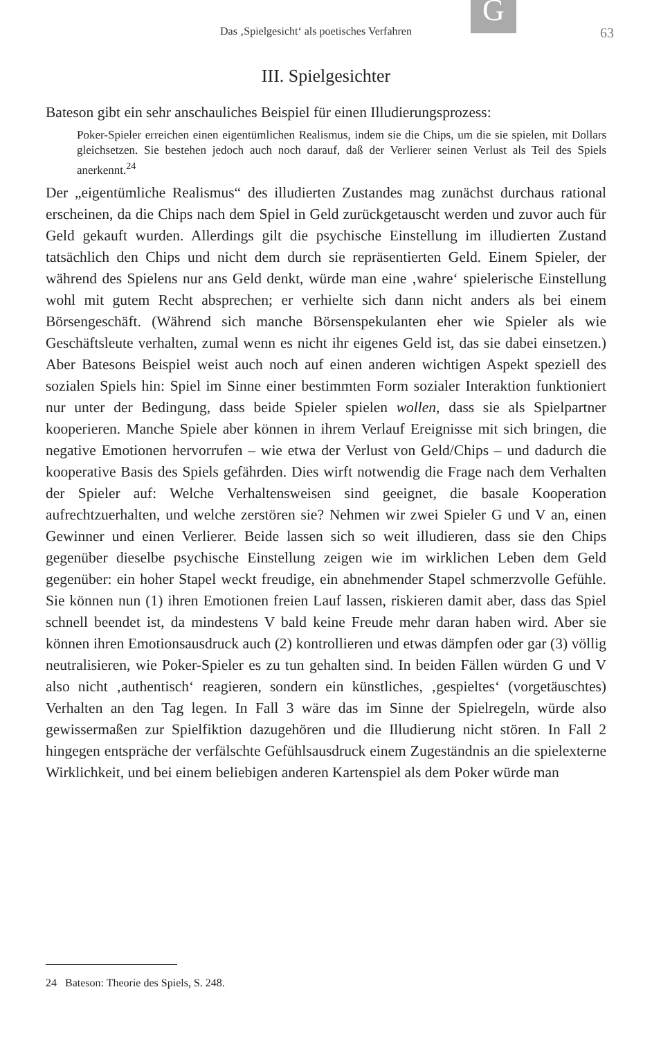G
Das ‚Spielgesicht‘ als poetisches Verfahren 63
III. Spielgesichter
Bateson gibt ein sehr anschauliches Beispiel für einen Illudierungsprozess:
Poker-Spieler erreichen einen eigentümlichen Realismus, indem sie die Chips, um die sie spielen, mit Dollars gleichsetzen. Sie bestehen jedoch auch noch darauf, daß der Verlierer seinen Verlust als Teil des Spiels anerkennt.<sup>24</sup>
Der „eigentümliche Realismus“ des illudierten Zustandes mag zunächst durchaus rational erscheinen, da die Chips nach dem Spiel in Geld zurückgetauscht werden und zuvor auch für Geld gekauft wurden. Allerdings gilt die psychische Einstellung im illudierten Zustand tatsächlich den Chips und nicht dem durch sie repräsentierten Geld. Einem Spieler, der während des Spielens nur ans Geld denkt, würde man eine ‚wahre‘ spielerische Einstellung wohl mit gutem Recht absprechen; er verhielte sich dann nicht anders als bei einem Börsengeschäft. (Während sich manche Börsenspekulanten eher wie Spieler als wie Geschäftsleute verhalten, zumal wenn es nicht ihr eigenes Geld ist, das sie dabei einsetzen.) Aber Batesons Beispiel weist auch noch auf einen anderen wichtigen Aspekt speziell des sozialen Spiels hin: Spiel im Sinne einer bestimmten Form sozialer Interaktion funktioniert nur unter der Bedingung, dass beide Spieler spielen wollen, dass sie als Spielpartner kooperieren. Manche Spiele aber können in ihrem Verlauf Ereignisse mit sich bringen, die negative Emotionen hervorrufen – wie etwa der Verlust von Geld/Chips – und dadurch die kooperative Basis des Spiels gefährden. Dies wirft notwendig die Frage nach dem Verhalten der Spieler auf: Welche Verhaltensweisen sind geeignet, die basale Kooperation aufrechtzuerhalten, und welche zerstören sie? Nehmen wir zwei Spieler G und V an, einen Gewinner und einen Verlierer. Beide lassen sich so weit illudieren, dass sie den Chips gegenüber dieselbe psychische Einstellung zeigen wie im wirklichen Leben dem Geld gegenüber: ein hoher Stapel weckt freudige, ein abnehmender Stapel schmerzvolle Gefühle. Sie können nun (1) ihren Emotionen freien Lauf lassen, riskieren damit aber, dass das Spiel schnell beendet ist, da mindestens V bald keine Freude mehr daran haben wird. Aber sie können ihren Emotionsausdruck auch (2) kontrollieren und etwas dämpfen oder gar (3) völlig neutralisieren, wie Poker-Spieler es zu tun gehalten sind. In beiden Fällen würden G und V also nicht ‚authentisch‘ reagieren, sondern ein künstliches, ‚gespieltes‘ (vorgetäuschtes) Verhalten an den Tag legen. In Fall 3 wäre das im Sinne der Spielregeln, würde also gewissermaßen zur Spielfiktion dazugehören und die Illudierung nicht stören. In Fall 2 hingegen entspräche der verfälschte Gefühlsausdruck einem Zugeständnis an die spielexterne Wirklichkeit, und bei einem beliebigen anderen Kartenspiel als dem Poker würde man
24 Bateson: Theorie des Spiels, S. 248.